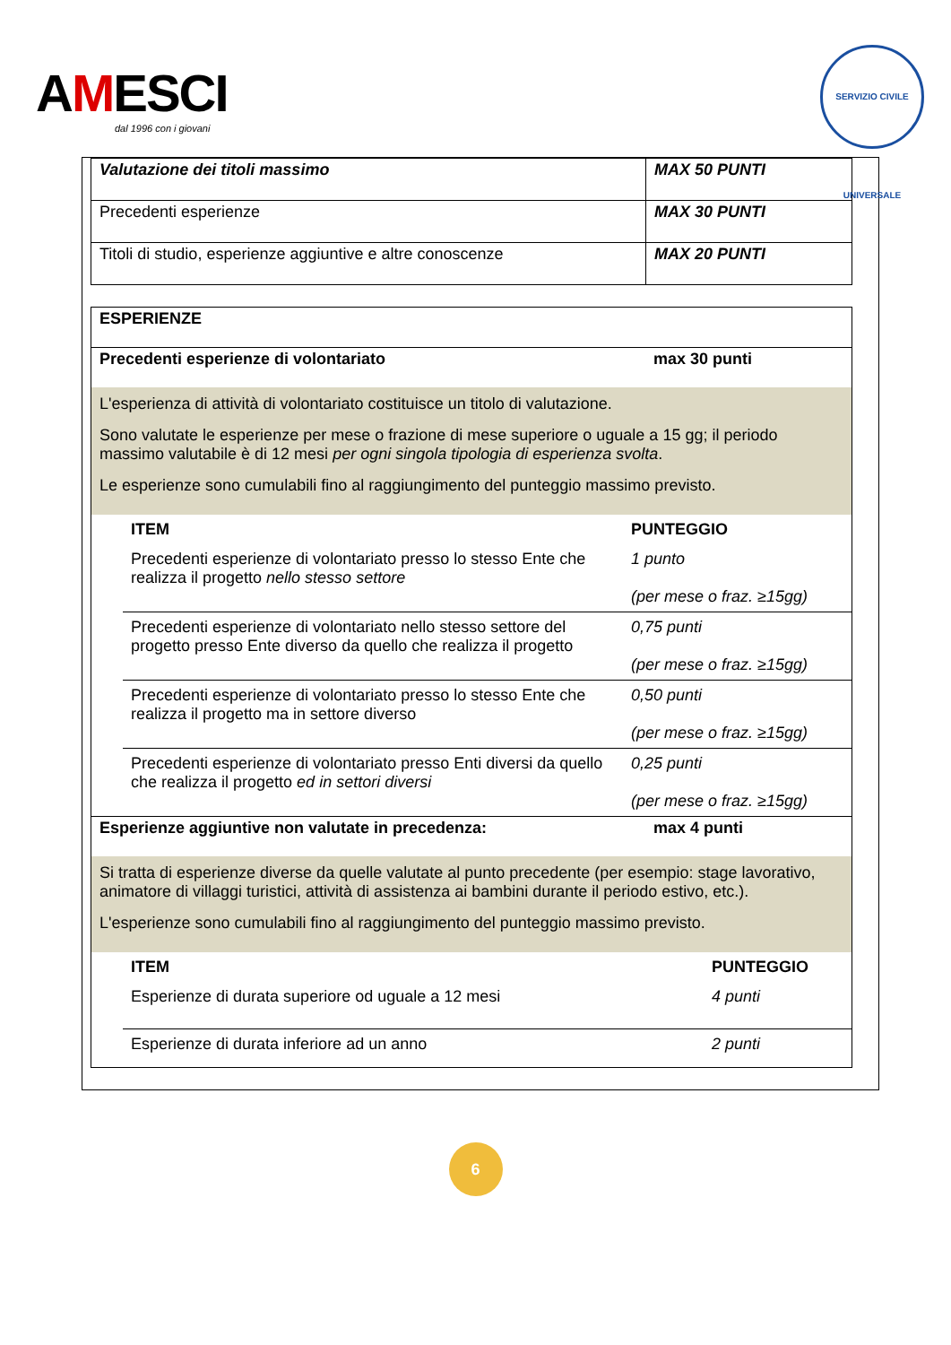AMESCI
dal 1996 con i giovani
SERVIZIO CIVILE UNIVERSALE
| Valutazione dei titoli massimo | MAX 50 PUNTI |
| Precedenti esperienze | MAX 30 PUNTI |
| Titoli di studio, esperienze aggiuntive e altre conoscenze | MAX 20 PUNTI |
| ESPERIENZE | |
| Precedenti esperienze di volontariato | max 30 punti |
| L'esperienza di attività di volontariato costituisce un titolo di valutazione. Sono valutate le esperienze per mese o frazione di mese superiore o uguale a 15 gg; il periodo massimo valutabile è di 12 mesi per ogni singola tipologia di esperienza svolta . Le esperienze sono cumulabili fino al raggiungimento del punteggio massimo previsto. | |
| / ITEM / PUNTEGGIO / / Precedenti esperienze di volontariato presso lo stesso Ente che realizza il progetto nello stesso settore / 1 punto (per mese o fraz. ≥15gg) / / Precedenti esperienze di volontariato nello stesso settore del progetto presso Ente diverso da quello che realizza il progetto / 0,75 punti (per mese o fraz. ≥15gg) / / Precedenti esperienze di volontariato presso lo stesso Ente che realizza il progetto ma in settore diverso / 0,50 punti (per mese o fraz. ≥15gg) / / Precedenti esperienze di volontariato presso Enti diversi da quello che realizza il progetto ed in settori diversi / 0,25 punti (per mese o fraz. ≥15gg) / | |
| Esperienze aggiuntive non valutate in precedenza: | max 4 punti |
| Si tratta di esperienze diverse da quelle valutate al punto precedente (per esempio: stage lavorativo, animatore di villaggi turistici, attività di assistenza ai bambini durante il periodo estivo, etc.). L'esperienze sono cumulabili fino al raggiungimento del punteggio massimo previsto. | |
| / ITEM / PUNTEGGIO / / Esperienze di durata superiore od uguale a 12 mesi / 4 punti / / Esperienze di durata inferiore ad un anno / 2 punti / | |
6